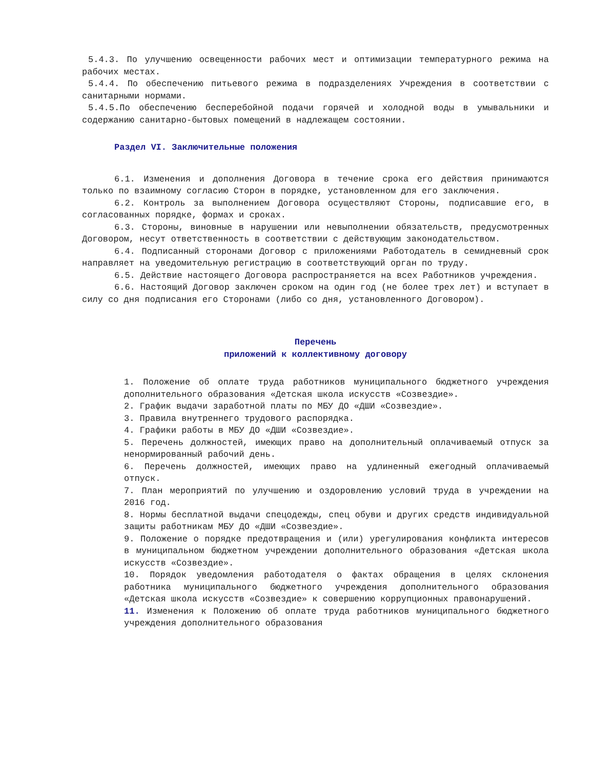5.4.3. По улучшению освещенности рабочих мест и оптимизации температурного режима на рабочих местах.
5.4.4. По обеспечению питьевого режима в подразделениях Учреждения в соответствии с санитарными нормами.
5.4.5.По обеспечению бесперебойной подачи горячей и холодной воды в умывальники и содержанию санитарно-бытовых помещений в надлежащем состоянии.
Раздел VI. Заключительные положения
6.1. Изменения и дополнения Договора в течение срока его действия принимаются только по взаимному согласию Сторон в порядке, установленном для его заключения.
6.2. Контроль за выполнением Договора осуществляют Стороны, подписавшие его, в согласованных порядке, формах и сроках.
6.3. Стороны, виновные в нарушении или невыполнении обязательств, предусмотренных Договором, несут ответственность в соответствии с действующим законодательством.
6.4. Подписанный сторонами Договор с приложениями Работодатель в семидневный срок направляет на уведомительную регистрацию в соответствующий орган по труду.
6.5. Действие настоящего Договора распространяется на всех Работников учреждения.
6.6. Настоящий Договор заключен сроком на один год (не более трех лет) и вступает в силу со дня подписания его Сторонами (либо со дня, установленного Договором).
Перечень
приложений к коллективному договору
1. Положение об оплате труда работников муниципального бюджетного учреждения дополнительного образования «Детская школа искусств «Созвездие».
2. График выдачи заработной платы по МБУ ДО «ДШИ «Созвездие».
3. Правила внутреннего трудового распорядка.
4. Графики работы в МБУ ДО «ДШИ «Созвездие».
5. Перечень должностей, имеющих право на дополнительный оплачиваемый отпуск за ненормированный рабочий день.
6. Перечень должностей, имеющих право на удлиненный ежегодный оплачиваемый отпуск.
7. План мероприятий по улучшению и оздоровлению условий труда в учреждении на 2016 год.
8. Нормы бесплатной выдачи спецодежды, спец обуви и других средств индивидуальной защиты работникам МБУ ДО «ДШИ «Созвездие».
9. Положение о порядке предотвращения и (или) урегулирования конфликта интересов в муниципальном бюджетном учреждении дополнительного образования «Детская школа искусств «Созвездие».
10. Порядок уведомления работодателя о фактах обращения в целях склонения работника муниципального бюджетного учреждения дополнительного образования «Детская школа искусств «Созвездие» к совершению коррупционных правонарушений.
11. Изменения к Положению об оплате труда работников муниципального бюджетного учреждения дополнительного образования